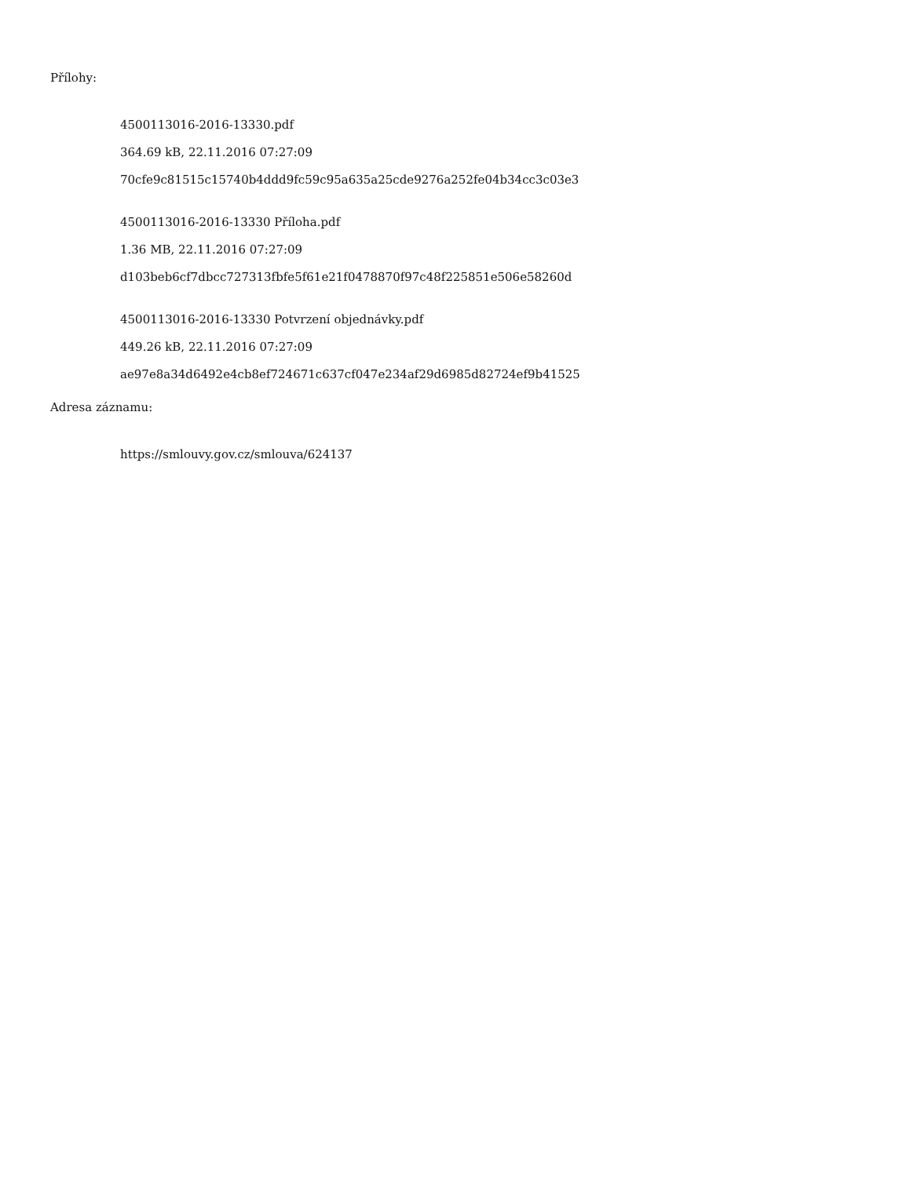Přílohy:
4500113016-2016-13330.pdf
364.69 kB, 22.11.2016 07:27:09
70cfe9c81515c15740b4ddd9fc59c95a635a25cde9276a252fe04b34cc3c03e3
4500113016-2016-13330 Příloha.pdf
1.36 MB, 22.11.2016 07:27:09
d103beb6cf7dbcc727313fbfe5f61e21f0478870f97c48f225851e506e58260d
4500113016-2016-13330 Potvrzení objednávky.pdf
449.26 kB, 22.11.2016 07:27:09
ae97e8a34d6492e4cb8ef724671c637cf047e234af29d6985d82724ef9b41525
Adresa záznamu:
https://smlouvy.gov.cz/smlouva/624137